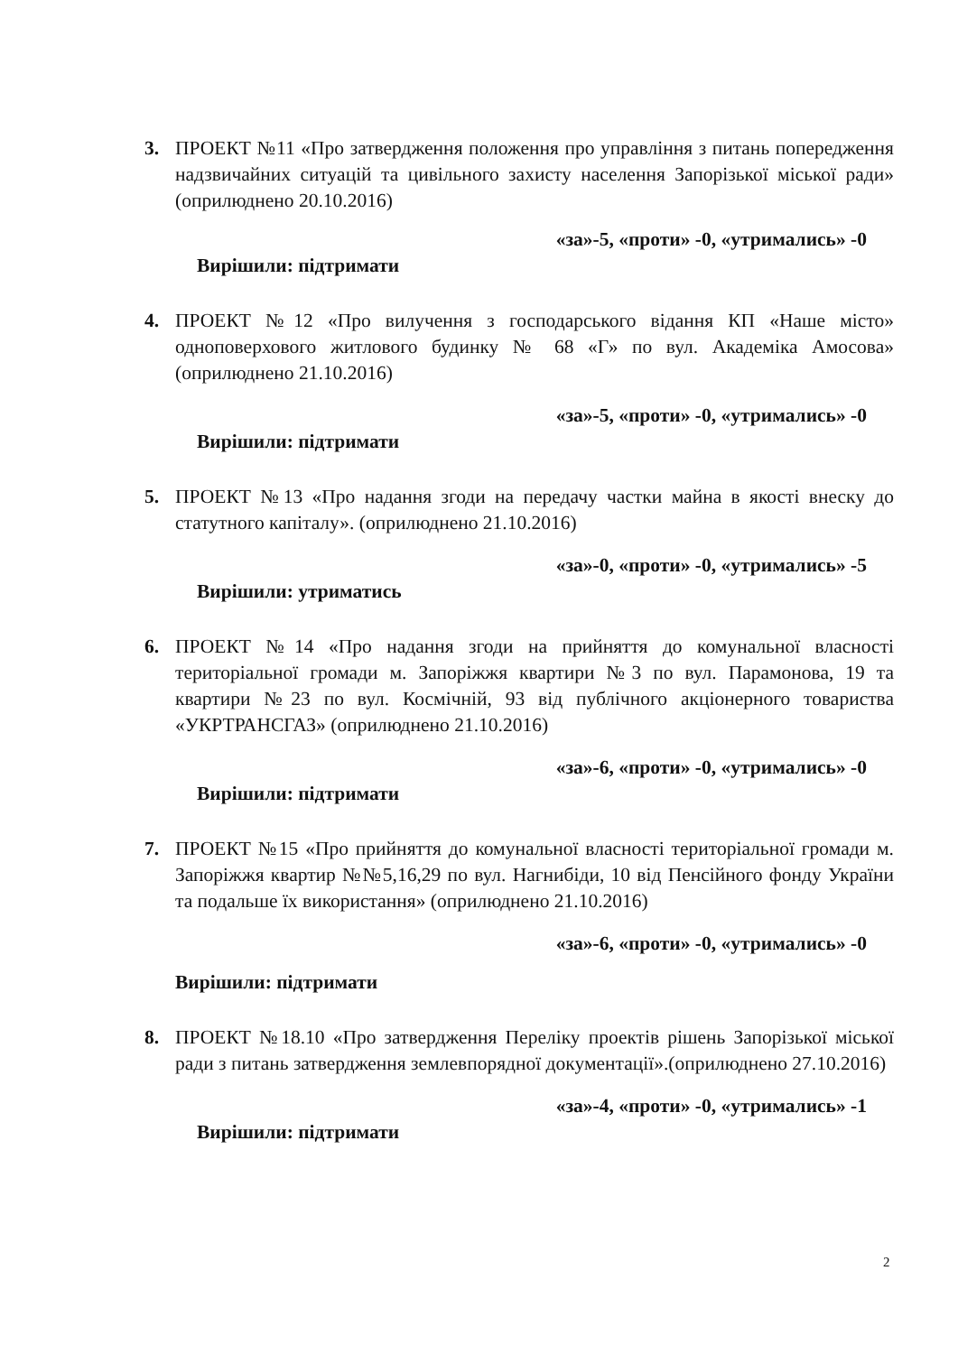3. ПРОЕКТ №11 «Про затвердження положення про управління з питань попередження надзвичайних ситуацій та цивільного захисту населення Запорізької міської ради» (оприлюднено 20.10.2016)
«за»-5, «проти» -0, «утримались» -0
Вирішили: підтримати
4. ПРОЕКТ №12 «Про вилучення з господарського відання КП «Наше місто» одноповерхового житлового будинку № 68 «Г» по вул. Академіка Амосова» (оприлюднено 21.10.2016)
«за»-5, «проти» -0, «утримались» -0
Вирішили: підтримати
5. ПРОЕКТ №13 «Про надання згоди на передачу частки майна в якості внеску до статутного капіталу». (оприлюднено 21.10.2016)
«за»-0, «проти» -0, «утримались» -5
Вирішили: утриматись
6. ПРОЕКТ №14 «Про надання згоди на прийняття до комунальної власності територіальної громади м. Запоріжжя квартири №3 по вул. Парамонова, 19 та квартири №23 по вул. Космічній, 93 від публічного акціонерного товариства «УКРТРАНСГАЗ» (оприлюднено 21.10.2016)
«за»-6, «проти» -0, «утримались» -0
Вирішили: підтримати
7. ПРОЕКТ №15 «Про прийняття до комунальної власності територіальної громади м. Запоріжжя квартир №№5,16,29 по вул. Нагнибіди, 10 від Пенсійного фонду України та подальше їх використання» (оприлюднено 21.10.2016)
«за»-6, «проти» -0, «утримались» -0
Вирішили: підтримати
8. ПРОЕКТ №18.10 «Про затвердження Переліку проектів рішень Запорізької міської ради з питань затвердження землевпорядної документації».(оприлюднено 27.10.2016)
«за»-4, «проти» -0, «утримались» -1
Вирішили: підтримати
2